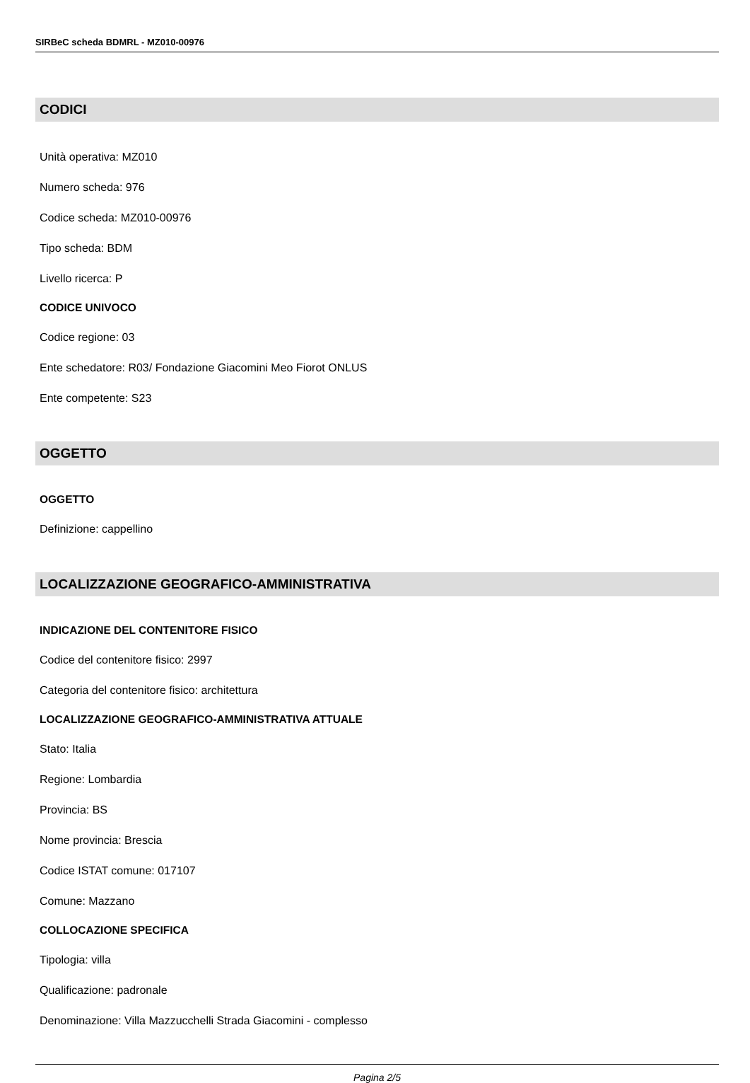SIRBeC scheda BDMRL - MZ010-00976
CODICI
Unità operativa: MZ010
Numero scheda: 976
Codice scheda: MZ010-00976
Tipo scheda: BDM
Livello ricerca: P
CODICE UNIVOCO
Codice regione: 03
Ente schedatore: R03/ Fondazione Giacomini Meo Fiorot ONLUS
Ente competente: S23
OGGETTO
OGGETTO
Definizione: cappellino
LOCALIZZAZIONE GEOGRAFICO-AMMINISTRATIVA
INDICAZIONE DEL CONTENITORE FISICO
Codice del contenitore fisico: 2997
Categoria del contenitore fisico: architettura
LOCALIZZAZIONE GEOGRAFICO-AMMINISTRATIVA ATTUALE
Stato: Italia
Regione: Lombardia
Provincia: BS
Nome provincia: Brescia
Codice ISTAT comune: 017107
Comune: Mazzano
COLLOCAZIONE SPECIFICA
Tipologia: villa
Qualificazione: padronale
Denominazione: Villa Mazzucchelli Strada Giacomini - complesso
Pagina 2/5